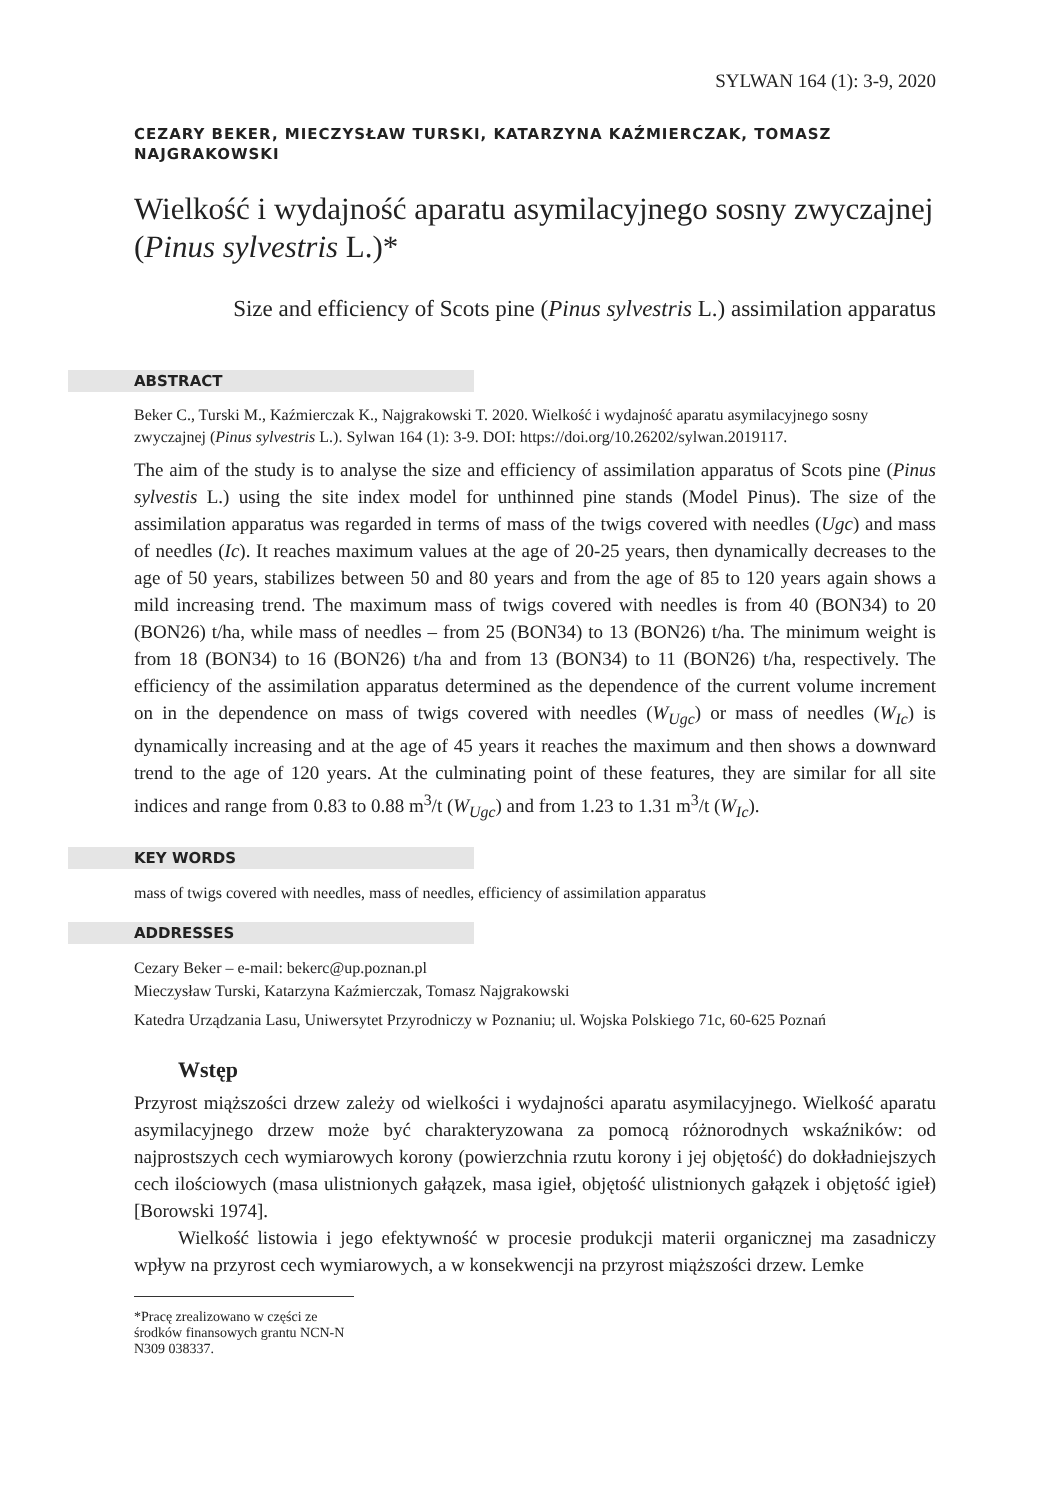SYLWAN 164 (1): 3-9, 2020
CEZARY BEKER, MIECZYSŁAW TURSKI, KATARZYNA KAŹMIERCZAK, TOMASZ NAJGRAKOWSKI
Wielkość i wydajność aparatu asymilacyjnego sosny zwyczajnej (Pinus sylvestris L.)*
Size and efficiency of Scots pine (Pinus sylvestris L.) assimilation apparatus
ABSTRACT
Beker C., Turski M., Kaźmierczak K., Najgrakowski T. 2020. Wielkość i wydajność aparatu asymilacyjnego sosny zwyczajnej (Pinus sylvestris L.). Sylwan 164 (1): 3-9. DOI: https://doi.org/10.26202/sylwan.2019117.
The aim of the study is to analyse the size and efficiency of assimilation apparatus of Scots pine (Pinus sylvestis L.) using the site index model for unthinned pine stands (Model Pinus). The size of the assimilation apparatus was regarded in terms of mass of the twigs covered with needles (Ugc) and mass of needles (Ic). It reaches maximum values at the age of 20-25 years, then dynamically decreases to the age of 50 years, stabilizes between 50 and 80 years and from the age of 85 to 120 years again shows a mild increasing trend. The maximum mass of twigs covered with needles is from 40 (BON34) to 20 (BON26) t/ha, while mass of needles – from 25 (BON34) to 13 (BON26) t/ha. The minimum weight is from 18 (BON34) to 16 (BON26) t/ha and from 13 (BON34) to 11 (BON26) t/ha, respectively. The efficiency of the assimilation apparatus determined as the dependence of the current volume increment on in the dependence on mass of twigs covered with needles (W<sub>Ugc</sub>) or mass of needles (W<sub>Ic</sub>) is dynamically increasing and at the age of 45 years it reaches the maximum and then shows a downward trend to the age of 120 years. At the culminating point of these features, they are similar for all site indices and range from 0.83 to 0.88 m<sup>3</sup>/t (W<sub>Ugc</sub>) and from 1.23 to 1.31 m<sup>3</sup>/t (W<sub>Ic</sub>).
KEY WORDS
mass of twigs covered with needles, mass of needles, efficiency of assimilation apparatus
ADDRESSES
Cezary Beker – e-mail: bekerc@up.poznan.pl
Mieczysław Turski, Katarzyna Kaźmierczak, Tomasz Najgrakowski
Katedra Urządzania Lasu, Uniwersytet Przyrodniczy w Poznaniu; ul. Wojska Polskiego 71c, 60-625 Poznań
Wstęp
Przyrost miąższości drzew zależy od wielkości i wydajności aparatu asymilacyjnego. Wielkość aparatu asymilacyjnego drzew może być charakteryzowana za pomocą różnorodnych wskaźników: od najprostszych cech wymiarowych korony (powierzchnia rzutu korony i jej objętość) do dokładniejszych cech ilościowych (masa ulistnionych gałązek, masa igieł, objętość ulistnionych gałązek i objętość igieł) [Borowski 1974].
Wielkość listowia i jego efektywność w procesie produkcji materii organicznej ma zasadniczy wpływ na przyrost cech wymiarowych, a w konsekwencji na przyrost miąższości drzew. Lemke
*Pracę zrealizowano w części ze środków finansowych grantu NCN-N N309 038337.